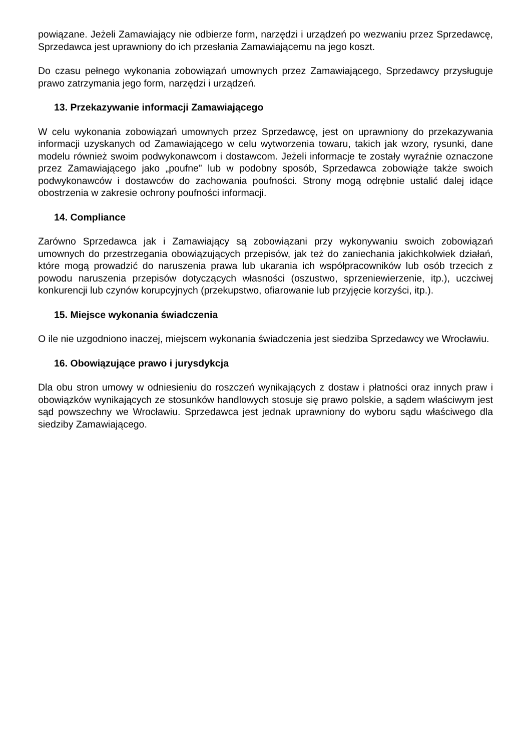powiązane. Jeżeli Zamawiający nie odbierze form, narzędzi i urządzeń po wezwaniu przez Sprzedawcę, Sprzedawca jest uprawniony do ich przesłania Zamawiającemu na jego koszt.
Do czasu pełnego wykonania zobowiązań umownych przez Zamawiającego, Sprzedawcy przysługuje prawo zatrzymania jego form, narzędzi i urządzeń.
13. Przekazywanie informacji Zamawiającego
W celu wykonania zobowiązań umownych przez Sprzedawcę, jest on uprawniony do przekazywania informacji uzyskanych od Zamawiającego w celu wytworzenia towaru, takich jak wzory, rysunki, dane modelu również swoim podwykonawcom i dostawcom. Jeżeli informacje te zostały wyraźnie oznaczone przez Zamawiającego jako „poufne” lub w podobny sposób, Sprzedawca zobowiąże także swoich podwykonawców i dostawców do zachowania poufności. Strony mogą odrębnie ustalić dalej idące obostrzenia w zakresie ochrony poufności informacji.
14. Compliance
Zarówno Sprzedawca jak i Zamawiający są zobowiązani przy wykonywaniu swoich zobowiązań umownych do przestrzegania obowiązujących przepisów, jak też do zaniechania jakichkolwiek działań, które mogą prowadzić do naruszenia prawa lub ukarania ich współpracowników lub osób trzecich z powodu naruszenia przepisów dotyczących własności (oszustwo, sprzeniewierzenie, itp.), uczciwej konkurencji lub czynów korupcyjnych (przekupstwo, ofiarowanie lub przyjęcie korzyści, itp.).
15. Miejsce wykonania świadczenia
O ile nie uzgodniono inaczej, miejscem wykonania świadczenia jest siedziba Sprzedawcy we Wrocławiu.
16. Obowiązujące prawo i jurysdykcja
Dla obu stron umowy w odniesieniu do roszczeń wynikających z dostaw i płatności oraz innych praw i obowiązków wynikających ze stosunków handlowych stosuje się prawo polskie, a sądem właściwym jest sąd powszechny we Wrocławiu. Sprzedawca jest jednak uprawniony do wyboru sądu właściwego dla siedziby Zamawiającego.